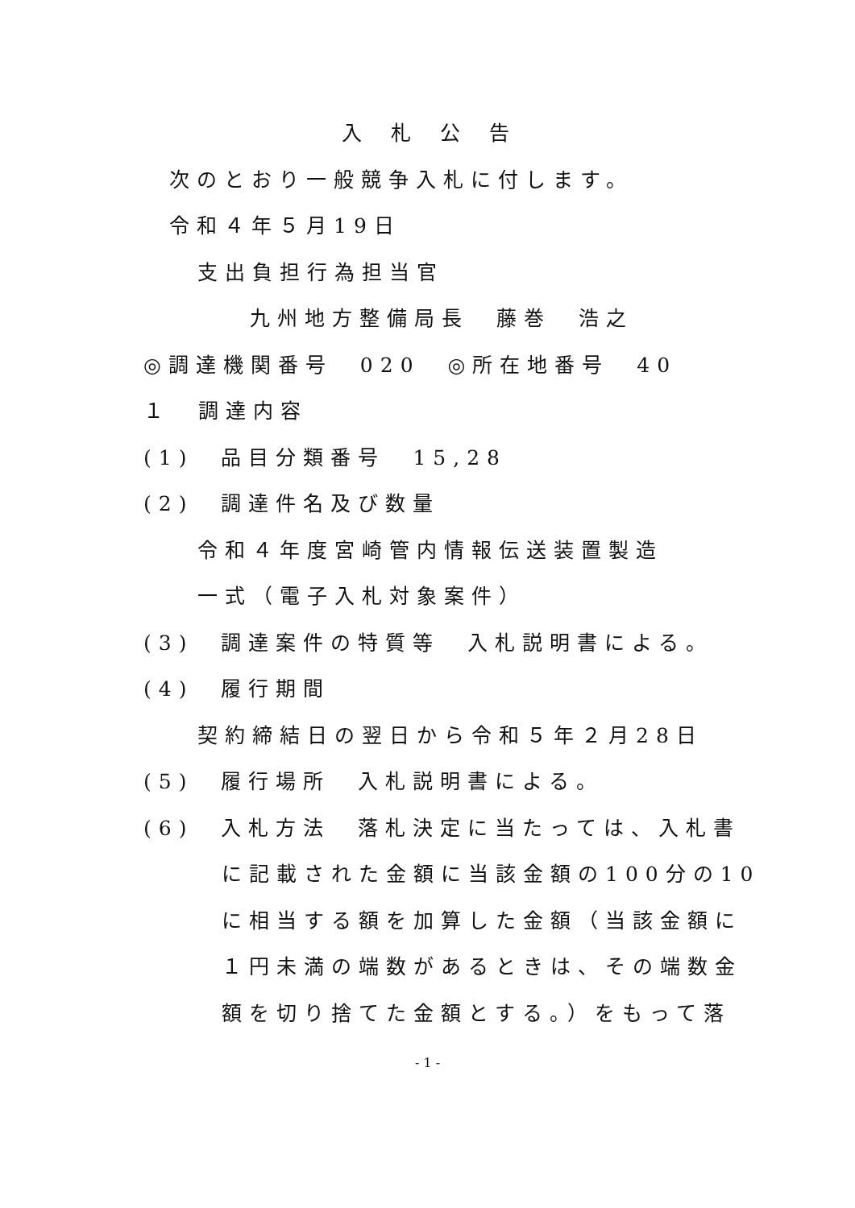入札公告
次のとおり一般競争入札に付します。
令和４年５月19日
支出負担行為担当官
九州地方整備局長　藤巻　浩之
◎調達機関番号　020　◎所在地番号　40
１　調達内容
(1)　品目分類番号　15,28
(2)　調達件名及び数量
令和４年度宮崎管内情報伝送装置製造
一式（電子入札対象案件）
(3)　調達案件の特質等　入札説明書による。
(4)　履行期間
契約締結日の翌日から令和５年２月28日
(5)　履行場所　入札説明書による。
(6)　入札方法　落札決定に当たっては、入札書
に記載された金額に当該金額の100分の10
に相当する額を加算した金額（当該金額に
１円未満の端数があるときは、その端数金
額を切り捨てた金額とする。）をもって落
- 1 -